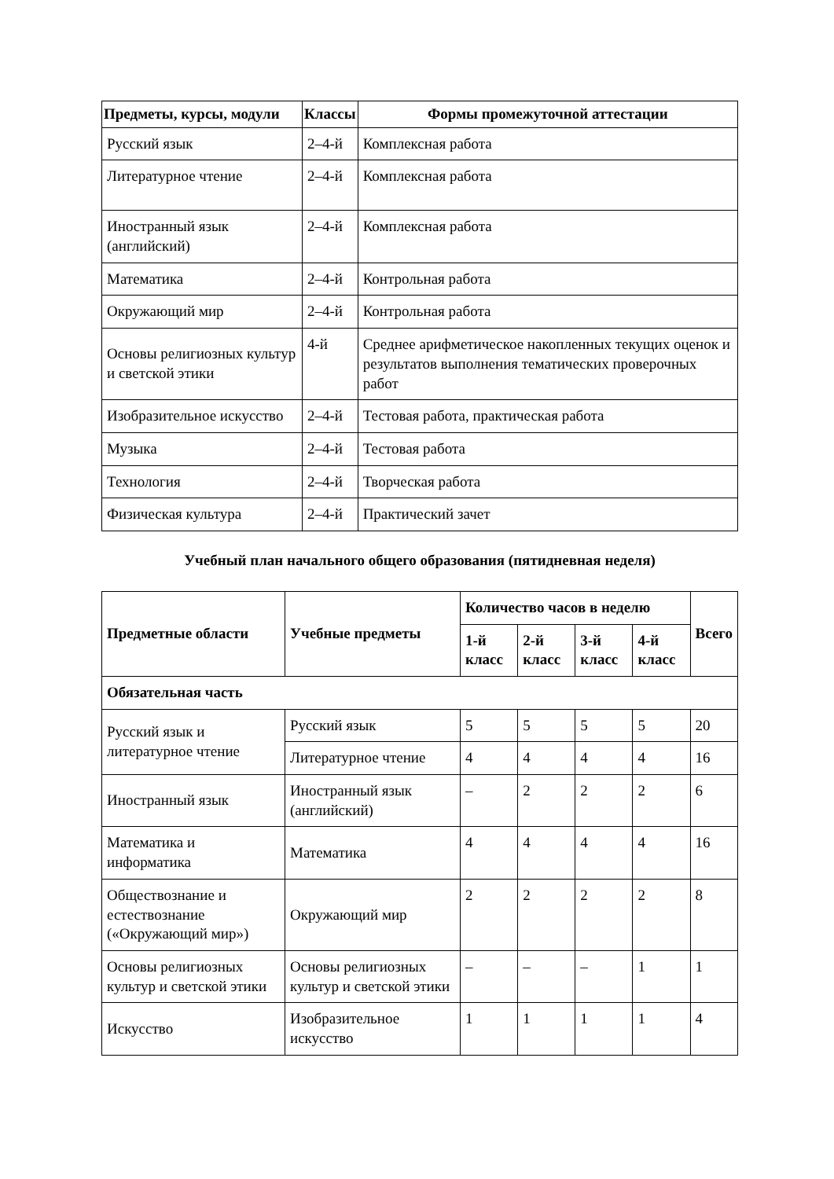| Предметы, курсы, модули | Классы | Формы промежуточной аттестации |
| --- | --- | --- |
| Русский язык | 2–4-й | Комплексная работа |
| Литературное чтение | 2–4-й | Комплексная работа |
| Иностранный язык (английский) | 2–4-й | Комплексная работа |
| Математика | 2–4-й | Контрольная работа |
| Окружающий мир | 2–4-й | Контрольная работа |
| Основы религиозных культур и светской этики | 4-й | Среднее арифметическое накопленных текущих оценок и результатов выполнения тематических проверочных работ |
| Изобразительное искусство | 2–4-й | Тестовая работа, практическая работа |
| Музыка | 2–4-й | Тестовая работа |
| Технология | 2–4-й | Творческая работа |
| Физическая культура | 2–4-й | Практический зачет |
Учебный план начального общего образования (пятидневная неделя)
| Предметные области | Учебные предметы | Количество часов в неделю | | | | Всего |
| --- | --- | --- | --- | --- | --- | --- |
| | | 1-й класс | 2-й класс | 3-й класс | 4-й класс | |
| Обязательная часть | | | | | | |
| Русский язык и литературное чтение | Русский язык | 5 | 5 | 5 | 5 | 20 |
| | Литературное чтение | 4 | 4 | 4 | 4 | 16 |
| Иностранный язык | Иностранный язык (английский) | – | 2 | 2 | 2 | 6 |
| Математика и информатика | Математика | 4 | 4 | 4 | 4 | 16 |
| Обществознание и естествознание («Окружающий мир») | Окружающий мир | 2 | 2 | 2 | 2 | 8 |
| Основы религиозных культур и светской этики | Основы религиозных культур и светской этики | – | – | – | 1 | 1 |
| Искусство | Изобразительное искусство | 1 | 1 | 1 | 1 | 4 |